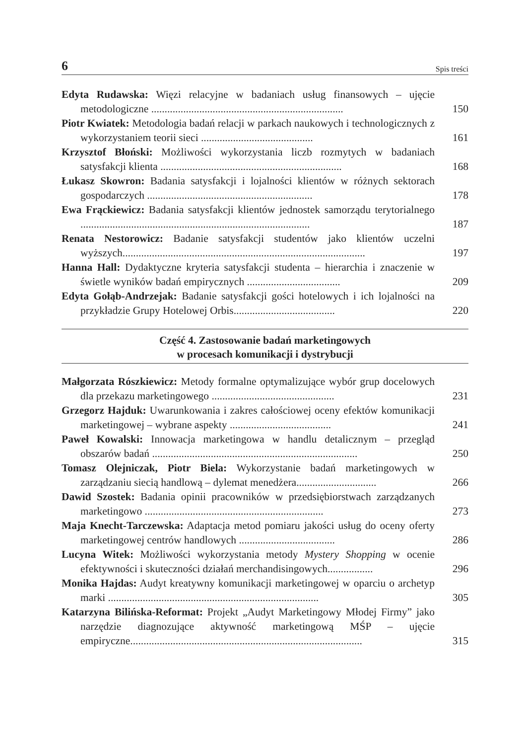6 Spis treści
Edyta Rudawska: Więzi relacyjne w badaniach usług finansowych – ujęcie metodologiczne ........................................................................
150
Piotr Kwiatek: Metodologia badań relacji w parkach naukowych i technologicznych z wykorzystaniem teorii sieci ..........................................
161
Krzysztof Błoński: Możliwości wykorzystania liczb rozmytych w badaniach satysfakcji klienta ....................................................................
168
Łukasz Skowron: Badania satysfakcji i lojalności klientów w różnych sektorach gospodarczych ..............................................................
178
Ewa Frąckiewicz: Badania satysfakcji klientów jednostek samorządu terytorialnego ......................................................................................
187
Renata Nestorowicz: Badanie satysfakcji studentów jako klientów uczelni wyższych...........................................................................................
197
Hanna Hall: Dydaktyczne kryteria satysfakcji studenta – hierarchia i znaczenie w świetle wyników badań empirycznych ...................................
209
Edyta Gołąb-Andrzejak: Badanie satysfakcji gości hotelowych i ich lojalności na przykładzie Grupy Hotelowej Orbis......................................
220
Część 4. Zastosowanie badań marketingowych
w procesach komunikacji i dystrybucji
Małgorzata Rószkiewicz: Metody formalne optymalizujące wybór grup docelowych dla przekazu marketingowego ..............................................
231
Grzegorz Hajduk: Uwarunkowania i zakres całościowej oceny efektów komunikacji marketingowej – wybrane aspekty ......................................
241
Paweł Kowalski: Innowacja marketingowa w handlu detalicznym – przegląd obszarów badań .............................................................................
250
Tomasz Olejniczak, Piotr Biela: Wykorzystanie badań marketingowych w zarządzaniu siecią handlową – dylemat menedżera..............................
266
Dawid Szostek: Badania opinii pracowników w przedsiębiorstwach zarządzanych marketingowo ...................................................................
273
Maja Knecht-Tarczewska: Adaptacja metod pomiaru jakości usług do oceny oferty marketingowej centrów handlowych ....................................
286
Lucyna Witek: Możliwości wykorzystania metody Mystery Shopping w ocenie efektywności i skuteczności działań merchandisingowych.................
296
Monika Hajdas: Audyt kreatywny komunikacji marketingowej w oparciu o archetyp marki ...............................................................................
305
Katarzyna Bilińska-Reformat: Projekt „Audyt Marketingowy Młodej Firmy” jako narzędzie diagnozujące aktywność marketingową MŚP – ujęcie empiryczne.......................................................................................
315